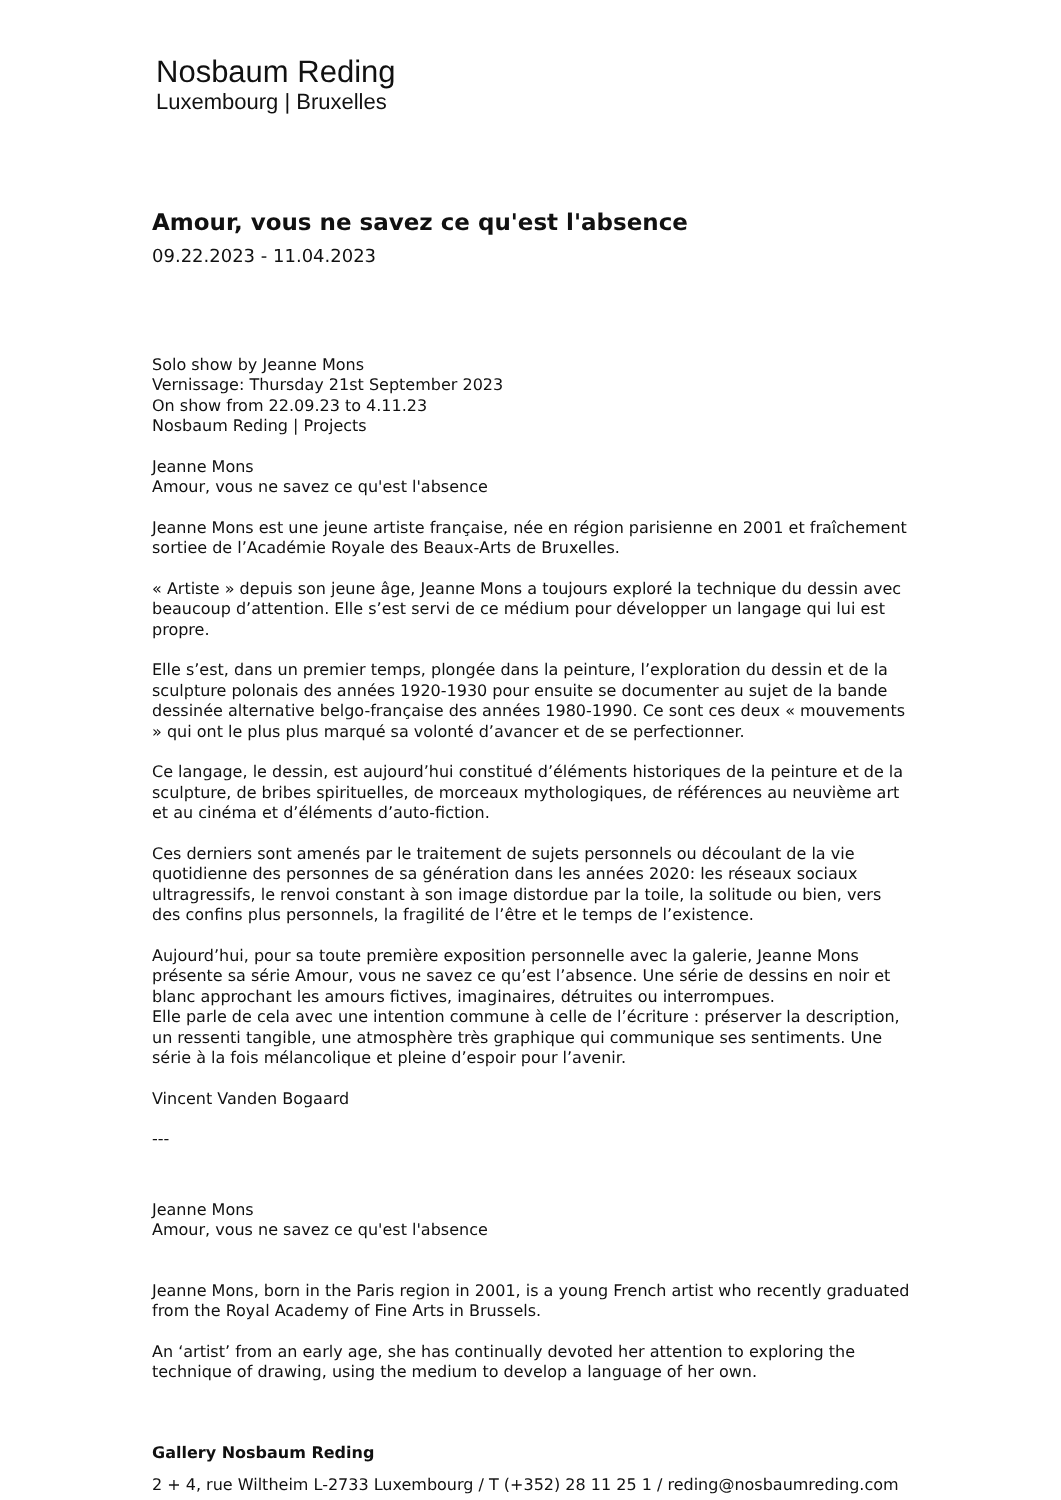Nosbaum Reding
Luxembourg | Bruxelles
Amour, vous ne savez ce qu'est l'absence
09.22.2023 - 11.04.2023
Solo show by Jeanne Mons
Vernissage: Thursday 21st September 2023
On show from 22.09.23 to 4.11.23
Nosbaum Reding | Projects
Jeanne Mons
Amour, vous ne savez ce qu'est l'absence
Jeanne Mons est une jeune artiste française, née en région parisienne en 2001 et fraîchement sortiee de l’Académie Royale des Beaux-Arts de Bruxelles.
« Artiste » depuis son jeune âge, Jeanne Mons a toujours exploré la technique du dessin avec beaucoup d’attention. Elle s’est servi de ce médium pour développer un langage qui lui est propre.
Elle s’est, dans un premier temps, plongée dans la peinture, l’exploration du dessin et de la sculpture polonais des années 1920-1930 pour ensuite se documenter au sujet de la bande dessinée alternative belgo-française des années 1980-1990. Ce sont ces deux « mouvements » qui ont le plus plus marqué sa volonté d’avancer et de se perfectionner.
Ce langage, le dessin, est aujourd’hui constitué d’éléments historiques de la peinture et de la sculpture, de bribes spirituelles, de morceaux mythologiques, de références au neuvième art et au cinéma et d’éléments d’auto-fiction.
Ces derniers sont amenés par le traitement de sujets personnels ou découlant de la vie quotidienne des personnes de sa génération dans les années 2020: les réseaux sociaux ultragressifs, le renvoi constant à son image distordue par la toile, la solitude ou bien, vers des confins plus personnels, la fragilité de l’être et le temps de l’existence.
Aujourd’hui, pour sa toute première exposition personnelle avec la galerie, Jeanne Mons présente sa série Amour, vous ne savez ce qu’est l’absence. Une série de dessins en noir et blanc approchant les amours fictives, imaginaires, détruites ou interrompues.
Elle parle de cela avec une intention commune à celle de l’écriture : préserver la description, un ressenti tangible, une atmosphère très graphique qui communique ses sentiments. Une série à la fois mélancolique et pleine d’espoir pour l’avenir.
Vincent Vanden Bogaard
---
Jeanne Mons
Amour, vous ne savez ce qu'est l'absence
Jeanne Mons, born in the Paris region in 2001, is a young French artist who recently graduated from the Royal Academy of Fine Arts in Brussels.
An ‘artist’ from an early age, she has continually devoted her attention to exploring the technique of drawing, using the medium to develop a language of her own.
Gallery Nosbaum Reding
2 + 4, rue Wiltheim L-2733 Luxembourg / T (+352) 28 11 25 1 / reding@nosbaumreding.com